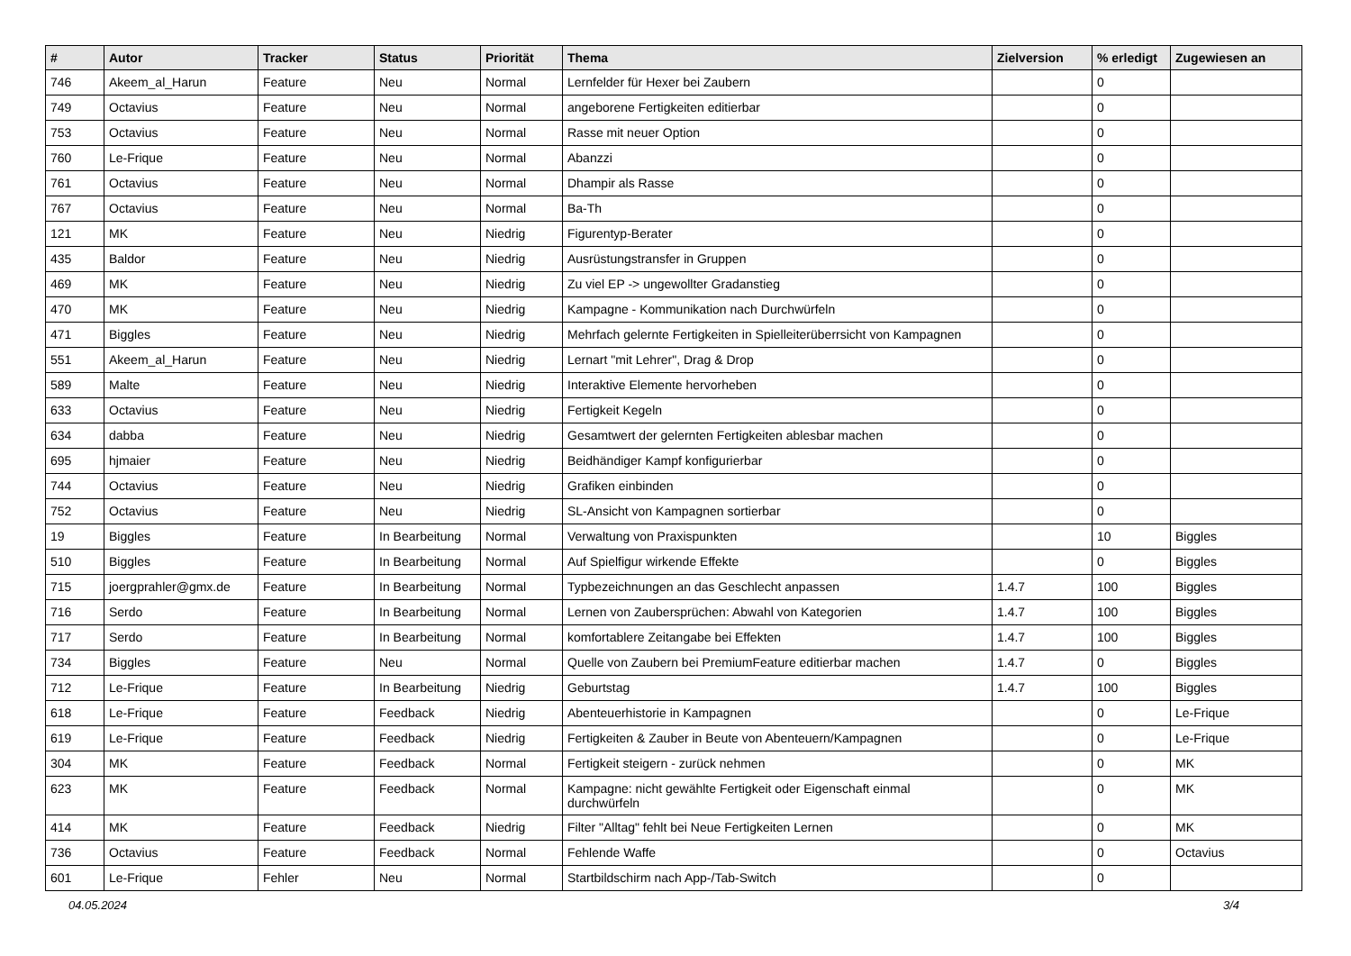| # | Autor | Tracker | Status | Priorität | Thema | Zielversion | % erledigt | Zugewiesen an |
| --- | --- | --- | --- | --- | --- | --- | --- | --- |
| 746 | Akeem_al_Harun | Feature | Neu | Normal | Lernfelder für Hexer bei Zaubern | | 0 | |
| 749 | Octavius | Feature | Neu | Normal | angeborene Fertigkeiten editierbar | | 0 | |
| 753 | Octavius | Feature | Neu | Normal | Rasse mit neuer Option | | 0 | |
| 760 | Le-Frique | Feature | Neu | Normal | Abanzzi | | 0 | |
| 761 | Octavius | Feature | Neu | Normal | Dhampir als Rasse | | 0 | |
| 767 | Octavius | Feature | Neu | Normal | Ba-Th | | 0 | |
| 121 | MK | Feature | Neu | Niedrig | Figurentyp-Berater | | 0 | |
| 435 | Baldor | Feature | Neu | Niedrig | Ausrüstungstransfer in Gruppen | | 0 | |
| 469 | MK | Feature | Neu | Niedrig | Zu viel EP -> ungewollter Gradanstieg | | 0 | |
| 470 | MK | Feature | Neu | Niedrig | Kampagne - Kommunikation nach Durchwürfeln | | 0 | |
| 471 | Biggles | Feature | Neu | Niedrig | Mehrfach gelernte Fertigkeiten in Spielleiterüberrsicht von Kampagnen | | 0 | |
| 551 | Akeem_al_Harun | Feature | Neu | Niedrig | Lernart "mit Lehrer", Drag & Drop | | 0 | |
| 589 | Malte | Feature | Neu | Niedrig | Interaktive Elemente hervorheben | | 0 | |
| 633 | Octavius | Feature | Neu | Niedrig | Fertigkeit Kegeln | | 0 | |
| 634 | dabba | Feature | Neu | Niedrig | Gesamtwert der gelernten Fertigkeiten ablesbar machen | | 0 | |
| 695 | hjmaier | Feature | Neu | Niedrig | Beidhändiger Kampf konfigurierbar | | 0 | |
| 744 | Octavius | Feature | Neu | Niedrig | Grafiken einbinden | | 0 | |
| 752 | Octavius | Feature | Neu | Niedrig | SL-Ansicht von Kampagnen sortierbar | | 0 | |
| 19 | Biggles | Feature | In Bearbeitung | Normal | Verwaltung von Praxispunkten | | 10 | Biggles |
| 510 | Biggles | Feature | In Bearbeitung | Normal | Auf Spielfigur wirkende Effekte | | 0 | Biggles |
| 715 | joergprahler@gmx.de | Feature | In Bearbeitung | Normal | Typbezeichnungen an das Geschlecht anpassen | 1.4.7 | 100 | Biggles |
| 716 | Serdo | Feature | In Bearbeitung | Normal | Lernen von Zaubersprüchen: Abwahl von Kategorien | 1.4.7 | 100 | Biggles |
| 717 | Serdo | Feature | In Bearbeitung | Normal | komfortablere Zeitangabe bei Effekten | 1.4.7 | 100 | Biggles |
| 734 | Biggles | Feature | Neu | Normal | Quelle von Zaubern bei PremiumFeature editierbar machen | 1.4.7 | 0 | Biggles |
| 712 | Le-Frique | Feature | In Bearbeitung | Niedrig | Geburtstag | 1.4.7 | 100 | Biggles |
| 618 | Le-Frique | Feature | Feedback | Niedrig | Abenteuerhistorie in Kampagnen | | 0 | Le-Frique |
| 619 | Le-Frique | Feature | Feedback | Niedrig | Fertigkeiten & Zauber in Beute von Abenteuern/Kampagnen | | 0 | Le-Frique |
| 304 | MK | Feature | Feedback | Normal | Fertigkeit steigern - zurück nehmen | | 0 | MK |
| 623 | MK | Feature | Feedback | Normal | Kampagne: nicht gewählte Fertigkeit oder Eigenschaft einmal durchwürfeln | | 0 | MK |
| 414 | MK | Feature | Feedback | Niedrig | Filter "Alltag" fehlt bei Neue Fertigkeiten Lernen | | 0 | MK |
| 736 | Octavius | Feature | Feedback | Normal | Fehlende Waffe | | 0 | Octavius |
| 601 | Le-Frique | Fehler | Neu | Normal | Startbildschirm nach App-/Tab-Switch | | 0 | |
04.05.2024 3/4